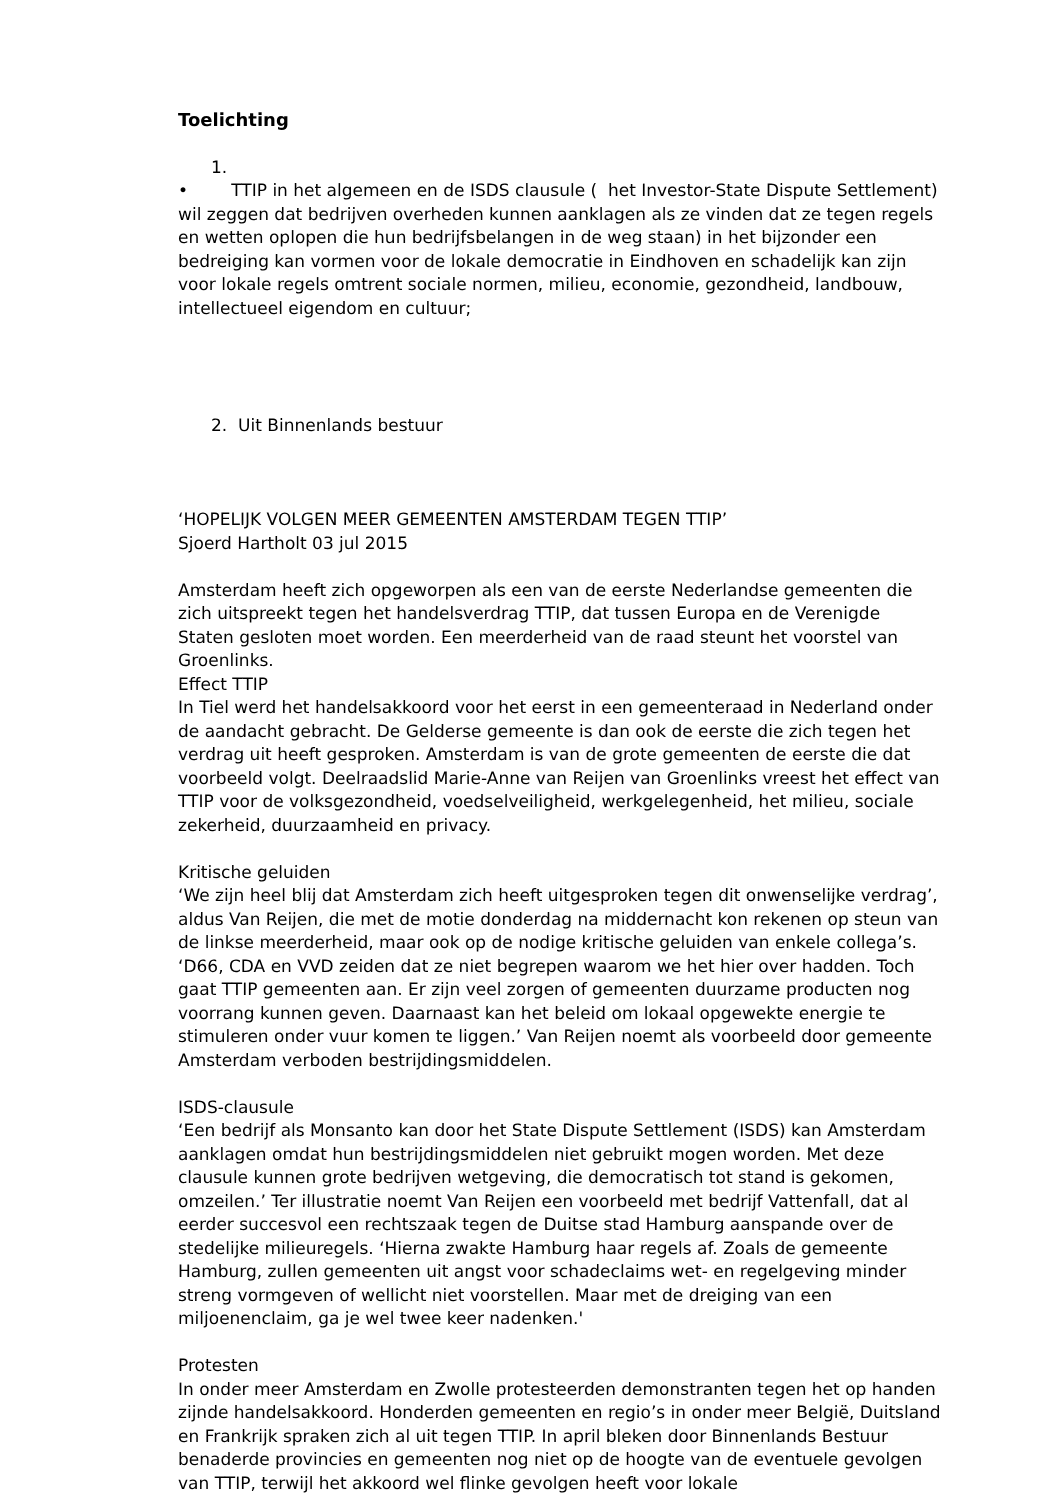Toelichting
1.
• TTIP in het algemeen en de ISDS clausule ( het Investor-State Dispute Settlement) wil zeggen dat bedrijven overheden kunnen aanklagen als ze vinden dat ze tegen regels en wetten oplopen die hun bedrijfsbelangen in de weg staan) in het bijzonder een bedreiging kan vormen voor de lokale democratie in Eindhoven en schadelijk kan zijn voor lokale regels omtrent sociale normen, milieu, economie, gezondheid, landbouw, intellectueel eigendom en cultuur;
2. Uit Binnenlands bestuur
‘HOPELIJK VOLGEN MEER GEMEENTEN AMSTERDAM TEGEN TTIP’
Sjoerd Hartholt 03 jul 2015
Amsterdam heeft zich opgeworpen als een van de eerste Nederlandse gemeenten die zich uitspreekt tegen het handelsverdrag TTIP, dat tussen Europa en de Verenigde Staten gesloten moet worden. Een meerderheid van de raad steunt het voorstel van Groenlinks.
Effect TTIP
In Tiel werd het handelsakkoord voor het eerst in een gemeenteraad in Nederland onder de aandacht gebracht. De Gelderse gemeente is dan ook de eerste die zich tegen het verdrag uit heeft gesproken. Amsterdam is van de grote gemeenten de eerste die dat voorbeeld volgt. Deelraadslid Marie-Anne van Reijen van Groenlinks vreest het effect van TTIP voor de volksgezondheid, voedselveiligheid, werkgelegenheid, het milieu, sociale zekerheid, duurzaamheid en privacy.
Kritische geluiden
‘We zijn heel blij dat Amsterdam zich heeft uitgesproken tegen dit onwenselijke verdrag’, aldus Van Reijen, die met de motie donderdag na middernacht kon rekenen op steun van de linkse meerderheid, maar ook op de nodige kritische geluiden van enkele collega’s. ‘D66, CDA en VVD zeiden dat ze niet begrepen waarom we het hier over hadden. Toch gaat TTIP gemeenten aan. Er zijn veel zorgen of gemeenten duurzame producten nog voorrang kunnen geven. Daarnaast kan het beleid om lokaal opgewekte energie te stimuleren onder vuur komen te liggen.’ Van Reijen noemt als voorbeeld door gemeente Amsterdam verboden bestrijdingsmiddelen.
ISDS-clausule
‘Een bedrijf als Monsanto kan door het State Dispute Settlement (ISDS) kan Amsterdam aanklagen omdat hun bestrijdingsmiddelen niet gebruikt mogen worden. Met deze clausule kunnen grote bedrijven wetgeving, die democratisch tot stand is gekomen, omzeilen.’ Ter illustratie noemt Van Reijen een voorbeeld met bedrijf Vattenfall, dat al eerder succesvol een rechtszaak tegen de Duitse stad Hamburg aanspande over de stedelijke milieuregels. ‘Hierna zwakte Hamburg haar regels af. Zoals de gemeente Hamburg, zullen gemeenten uit angst voor schadeclaims wet- en regelgeving minder streng vormgeven of wellicht niet voorstellen. Maar met de dreiging van een miljoenenclaim, ga je wel twee keer nadenken.'
Protesten
In onder meer Amsterdam en Zwolle protesteerden demonstranten tegen het op handen zijnde handelsakkoord. Honderden gemeenten en regio’s in onder meer België, Duitsland en Frankrijk spraken zich al uit tegen TTIP. In april bleken door Binnenlands Bestuur benaderde provincies en gemeenten nog niet op de hoogte van de eventuele gevolgen van TTIP, terwijl het akkoord wel flinke gevolgen heeft voor lokale